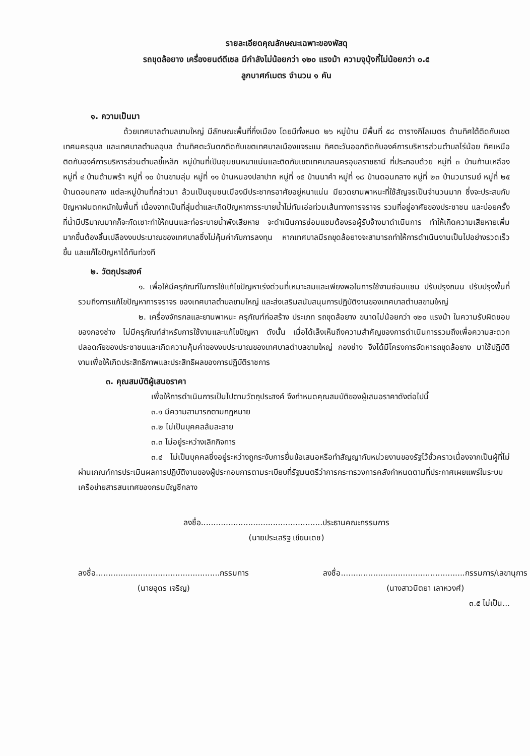รายละเอียดคุณลักษณะเฉพาะของพัสดุ
รถขุดล้อยาง เครื่องยนต์ดีเซล มีกำลังไม่น้อยกว่า ๑๒๐ แรงม้า ความจุบุ้งกี๋ไม่น้อยกว่า ๐.๕
ลูกบาศก์เมตร จำนวน ๑ คัน
๑. ความเป็นมา
ด้วยเทศบาลตำบลขามใหญ่ มีลักษณะพื้นที่กึ่งเมือง โดยมีทั้งหมด ๒๖ หมู่บ้าน มีพื้นที่ ๕๘ ตารางกิโลเมตร ด้านทิศใต้ติดกับเขตเทศนครอุบล และเทศบาลตำบลอุบล ด้านทิศตะวันตกติดกับเขตเทศบาลเมืองแจระแม ทิศตะวันออกติดกับองค์การบริหารส่วนตำบลไร่น้อย ทิศเหนือติดกับองค์การบริหารส่วนตำบลขี้เหล็ก หมู่บ้านที่เป็นชุมชนหนาแน่นและติดกับเขตเทศบาลนครอุบลราชธานี ที่ประกอบด้วย หมู่ที่ ๓ บ้านก้านเหลือง หมู่ที่ ๔ บ้านด้ามพร้า หมู่ที่ ๑๐ บ้านขามลุ่ม หมู่ที่ ๑๑ บ้านหนองปลาปาก หมู่ที่ ๑๕ บ้านนาคำ หมู่ที่ ๑๘ บ้านดอนกลาง หมู่ที่ ๒๓ บ้านวนารมย์ หมู่ที่ ๒๕ บ้านดอนกลาง แต่ละหมู่บ้านที่กล่าวมา ล้วนเป็นชุมชนเมืองมีประชากรอาศัยอยู่หนาแน่น มียวดยานพาหนะที่ใช้สัญจรเป็นจำนวนมาก ซึ่งจะประสบกับปัญหาฝนตกหนักในพื้นที่ เนื่องจากเป็นที่ลุ่มต่ำและเกิดปัญหาการระบายน้ำไม่ทันเอ่อท่วมเส้นทางการจราจร รวมที่อยู่อาศัยของประชาชน และบ่อยครั้งที่น้ำมีปริมาณมากก็จะกัดเซาะทำให้ถนนและท่อระบายน้ำพังเสียหาย จะดำเนินการซ่อมแซมต้องรอผู้รับจ้างมาดำเนินการ ทำให้เกิดความเสียหายเพิ่มมากขึ้นต้องสิ้นเปลืองงบประมาณของเทศบาลซึ่งไม่คุ้มค่ากับการลงทุน หากเทศบาลมีรถขุดล้อยางจะสามารถทำให้การดำเนินงานเป็นไปอย่างรวดเร็วขึ้น และแก้ไขปัญหาได้ทันท่วงที
๒. วัตถุประสงค์
๑. เพื่อให้มีครุภัณฑ์ในการใช้แก้ไขปัญหาเร่งด่วนที่เหมาะสมและเพียงพอในการใช้งานซ่อมแซม ปรับปรุงถนน ปรับปรุงพื้นที่ รวมถึงการแก้ไขปัญหาการจราจร ของเทศบาลตำบลขามใหญ่ และส่งเสริมสนับสนุนการปฏิบัติงานของเทศบาลตำบลขามใหญ่
๒. เครื่องจักรกลและยานพาหนะ ครุภัณฑ์ก่อสร้าง ประเภท รถขุดล้อยาง ขนาดไม่น้อยกว่า ๑๒๐ แรงม้า ในความรับผิดชอบของกองช่าง ไม่มีครุภัณฑ์สำหรับการใช้งานและแก้ไขปัญหา ดังนั้น เมื่อได้เล็งเห็นถึงความสำคัญของการดำเนินการรวมถึงเพื่อความสะดวกปลอดภัยของประชาชนและเกิดความคุ้มค่าของงบประมาณของเทศบาลตำบลขามใหญ่ กองช่าง จึงได้มีโครงการจัดหารถขุดล้อยาง มาใช้ปฏิบัติงานเพื่อให้เกิดประสิทธิภาพและประสิทธิผลของการปฏิบัติราชการ
๓. คุณสมบัติผู้เสนอราคา
เพื่อให้การดำเนินการเป็นไปตามวัตถุประสงค์ จึงกำหนดคุณสมบัติของผู้เสนอราคาดังต่อไปนี้
๓.๑ มีความสามารถตามกฎหมาย
๓.๒ ไม่เป็นบุคคลล้มละลาย
๓.๓ ไม่อยู่ระหว่างเลิกกิจการ
๓.๔ ไม่เป็นบุคคลซึ่งอยู่ระหว่างถูกระงับการยื่นข้อเสนอหรือทำสัญญากับหน่วยงานของรัฐไว้ชั่วคราวเนื่องจากเป็นผู้ที่ไม่ผ่านเกณฑ์การประเมินผลการปฏิบัติงานของผู้ประกอบการตามระเบียบที่รัฐมนตรีว่าการกระทรวงการคลังกำหนดตามที่ประกาศเผยแพร่ในระบบเครือข่ายสารสนเทศของกรมบัญชีกลาง
ลงชื่อ.................................................ประธานคณะกรรมการ
(นายประเสริฐ เขียนเดช)
ลงชื่อ..................................................กรรมการ
(นายอุดร เจริญ)
ลงชื่อ..................................................กรรมการ/เลขานุการ
(นางสาวนิตยา เลาหวงศ์)
๓.๕ ไม่เป็น...